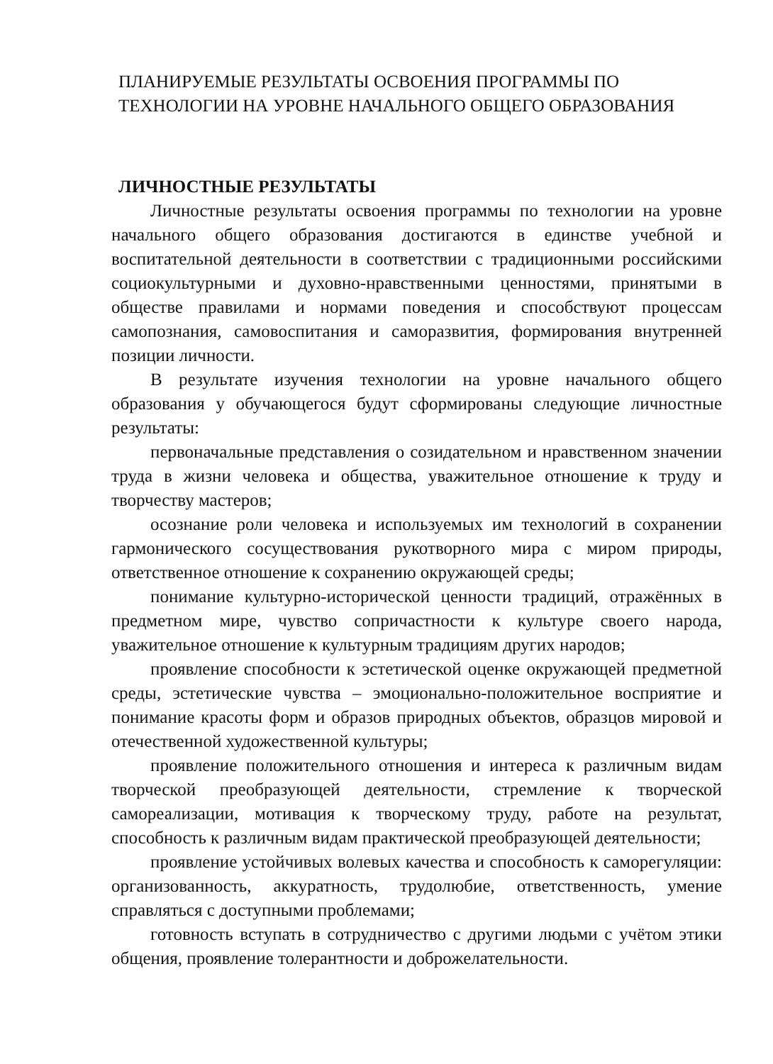ПЛАНИРУЕМЫЕ РЕЗУЛЬТАТЫ ОСВОЕНИЯ ПРОГРАММЫ ПО ТЕХНОЛОГИИ НА УРОВНЕ НАЧАЛЬНОГО ОБЩЕГО ОБРАЗОВАНИЯ
ЛИЧНОСТНЫЕ РЕЗУЛЬТАТЫ
Личностные результаты освоения программы по технологии на уровне начального общего образования достигаются в единстве учебной и воспитательной деятельности в соответствии с традиционными российскими социокультурными и духовно-нравственными ценностями, принятыми в обществе правилами и нормами поведения и способствуют процессам самопознания, самовоспитания и саморазвития, формирования внутренней позиции личности.
В результате изучения технологии на уровне начального общего образования у обучающегося будут сформированы следующие личностные результаты:
первоначальные представления о созидательном и нравственном значении труда в жизни человека и общества, уважительное отношение к труду и творчеству мастеров;
осознание роли человека и используемых им технологий в сохранении гармонического сосуществования рукотворного мира с миром природы, ответственное отношение к сохранению окружающей среды;
понимание культурно-исторической ценности традиций, отражённых в предметном мире, чувство сопричастности к культуре своего народа, уважительное отношение к культурным традициям других народов;
проявление способности к эстетической оценке окружающей предметной среды, эстетические чувства – эмоционально-положительное восприятие и понимание красоты форм и образов природных объектов, образцов мировой и отечественной художественной культуры;
проявление положительного отношения и интереса к различным видам творческой преобразующей деятельности, стремление к творческой самореализации, мотивация к творческому труду, работе на результат, способность к различным видам практической преобразующей деятельности;
проявление устойчивых волевых качества и способность к саморегуляции: организованность, аккуратность, трудолюбие, ответственность, умение справляться с доступными проблемами;
готовность вступать в сотрудничество с другими людьми с учётом этики общения, проявление толерантности и доброжелательности.